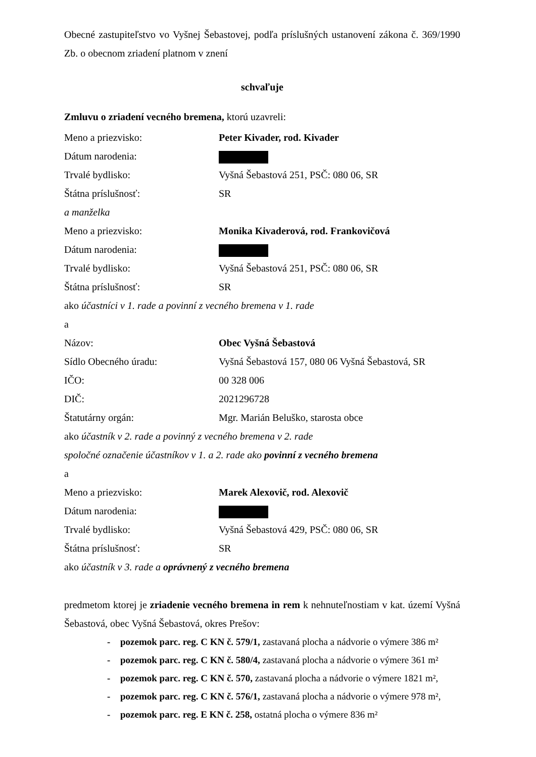Obecné zastupiteľstvo vo Vyšnej Šebastovej, podľa príslušných ustanovení zákona č. 369/1990 Zb. o obecnom zriadení platnom v znení
schvaľuje
Zmluvu o zriadení vecného bremena, ktorú uzavreli:
Meno a priezvisko: Peter Kivader, rod. Kivader
Dátum narodenia:
Trvalé bydlisko: Vyšná Šebastová 251, PSČ: 080 06, SR
Štátna príslušnosť: SR
a manželka
Meno a priezvisko: Monika Kivaderová, rod. Frankovičová
Dátum narodenia:
Trvalé bydlisko: Vyšná Šebastová 251, PSČ: 080 06, SR
Štátna príslušnosť: SR
ako účastníci v 1. rade a povinní z vecného bremena v 1. rade
a
Názov: Obec Vyšná Šebastová
Sídlo Obecného úradu: Vyšná Šebastová 157, 080 06 Vyšná Šebastová, SR
IČO: 00 328 006
DIČ: 2021296728
Štatutárny orgán: Mgr. Marián Beluško, starosta obce
ako účastník v 2. rade a povinný z vecného bremena v 2. rade
spoločné označenie účastníkov v 1. a 2. rade ako povinní z vecného bremena
a
Meno a priezvisko: Marek Alexovič, rod. Alexovič
Dátum narodenia:
Trvalé bydlisko: Vyšná Šebastová 429, PSČ: 080 06, SR
Štátna príslušnosť: SR
ako účastník v 3. rade a oprávnený z vecného bremena
predmetom ktorej je zriadenie vecného bremena in rem k nehnuteľnostiam v kat. území Vyšná Šebastová, obec Vyšná Šebastová, okres Prešov:
- pozemok parc. reg. C KN č. 579/1, zastavaná plocha a nádvorie o výmere 386 m²
- pozemok parc. reg. C KN č. 580/4, zastavaná plocha a nádvorie o výmere 361 m²
- pozemok parc. reg. C KN č. 570, zastavaná plocha a nádvorie o výmere 1821 m²,
- pozemok parc. reg. C KN č. 576/1, zastavaná plocha a nádvorie o výmere 978 m²,
- pozemok parc. reg. E KN č. 258, ostatná plocha o výmere 836 m²